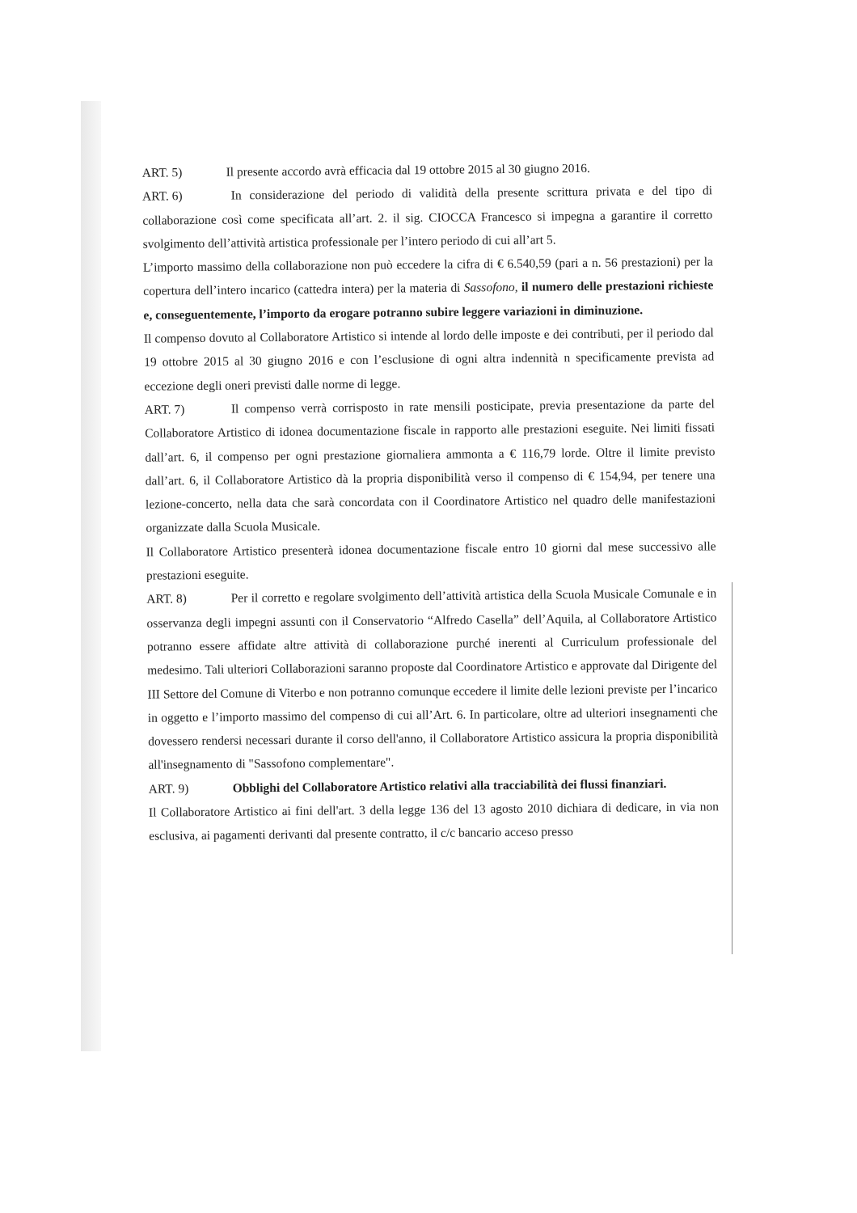ART. 5) Il presente accordo avrà efficacia dal 19 ottobre 2015 al 30 giugno 2016.
ART. 6) In considerazione del periodo di validità della presente scrittura privata e del tipo di collaborazione così come specificata all’art. 2. il sig. CIOCCA Francesco si impegna a garantire il corretto svolgimento dell’attività artistica professionale per l’intero periodo di cui all’art 5.
L’importo massimo della collaborazione non può eccedere la cifra di € 6.540,59 (pari a n. 56 prestazioni) per la copertura dell’intero incarico (cattedra intera) per la materia di Sassofono, il numero delle prestazioni richieste e, conseguentemente, l’importo da erogare potranno subire leggere variazioni in diminuzione.
Il compenso dovuto al Collaboratore Artistico si intende al lordo delle imposte e dei contributi, per il periodo dal 19 ottobre 2015 al 30 giugno 2016 e con l’esclusione di ogni altra indennità n specificamente prevista ad eccezione degli oneri previsti dalle norme di legge.
ART. 7) Il compenso verrà corrisposto in rate mensili posticipate, previa presentazione da parte del Collaboratore Artistico di idonea documentazione fiscale in rapporto alle prestazioni eseguite. Nei limiti fissati dall’art. 6, il compenso per ogni prestazione giornaliera ammonta a € 116,79 lorde. Oltre il limite previsto dall’art. 6, il Collaboratore Artistico dà la propria disponibilità verso il compenso di € 154,94, per tenere una lezione-concerto, nella data che sarà concordata con il Coordinatore Artistico nel quadro delle manifestazioni organizzate dalla Scuola Musicale.
Il Collaboratore Artistico presenterà idonea documentazione fiscale entro 10 giorni dal mese successivo alle prestazioni eseguite.
ART. 8) Per il corretto e regolare svolgimento dell’attività artistica della Scuola Musicale Comunale e in osservanza degli impegni assunti con il Conservatorio “Alfredo Casella” dell’Aquila, al Collaboratore Artistico potranno essere affidate altre attività di collaborazione purché inerenti al Curriculum professionale del medesimo. Tali ulteriori Collaborazioni saranno proposte dal Coordinatore Artistico e approvate dal Dirigente del III Settore del Comune di Viterbo e non potranno comunque eccedere il limite delle lezioni previste per l’incarico in oggetto e l’importo massimo del compenso di cui all’Art. 6. In particolare, oltre ad ulteriori insegnamenti che dovessero rendersi necessari durante il corso dell'anno, il Collaboratore Artistico assicura la propria disponibilità all'insegnamento di "Sassofono complementare".
ART. 9) Obblighi del Collaboratore Artistico relativi alla tracciabilità dei flussi finanziari.
Il Collaboratore Artistico ai fini dell'art. 3 della legge 136 del 13 agosto 2010 dichiara di dedicare, in via non esclusiva, ai pagamenti derivanti dal presente contratto, il c/c bancario acceso presso